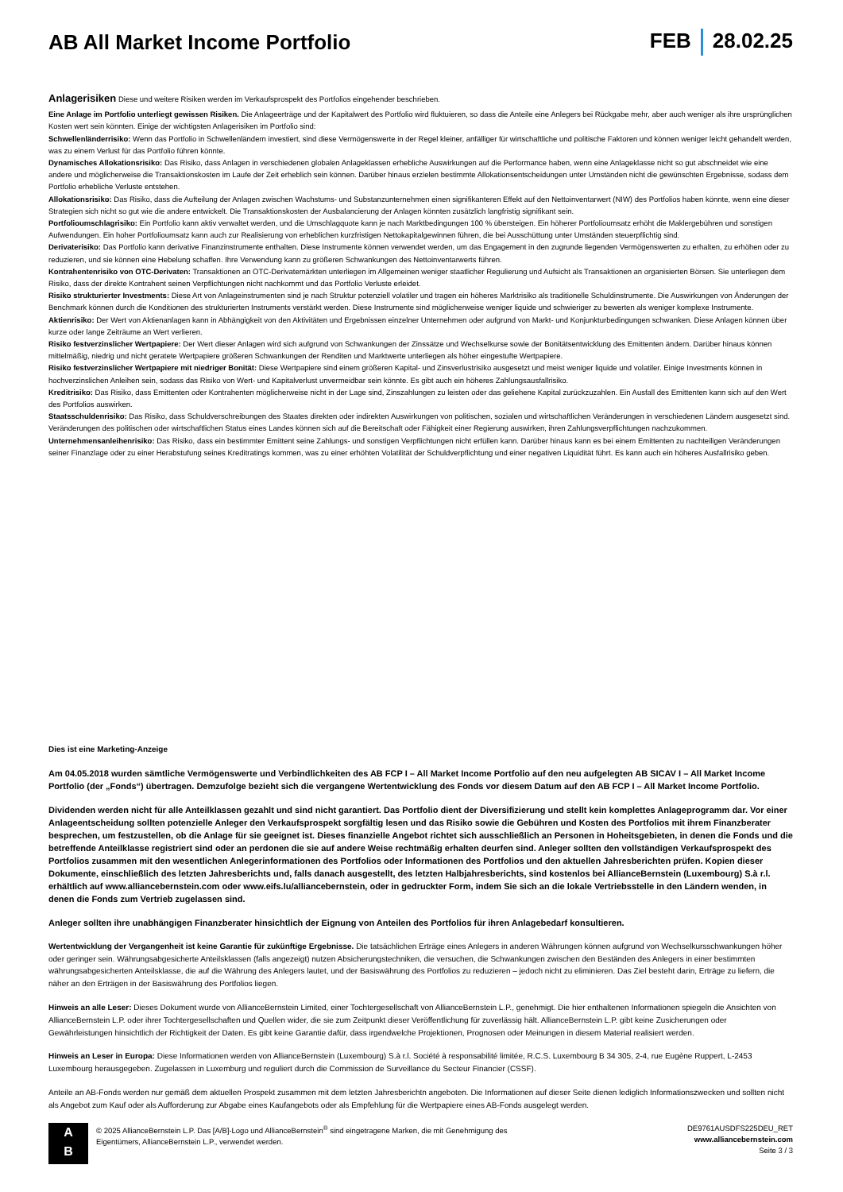AB All Market Income Portfolio FEB 28.02.25
Anlagerisiken Diese und weitere Risiken werden im Verkaufsprospekt des Portfolios eingehender beschrieben.
Eine Anlage im Portfolio unterliegt gewissen Risiken. Die Anlageerträge und der Kapitalwert des Portfolio wird fluktuieren, so dass die Anteile eine Anlegers bei Rückgabe mehr, aber auch weniger als ihre ursprünglichen Kosten wert sein könnten. Einige der wichtigsten Anlagerisiken im Portfolio sind:
Schwellenländerrisiko: Wenn das Portfolio in Schwellenländern investiert, sind diese Vermögenswerte in der Regel kleiner, anfälliger für wirtschaftliche und politische Faktoren und können weniger leicht gehandelt werden, was zu einem Verlust für das Portfolio führen könnte.
Dynamisches Allokationsrisiko: Das Risiko, dass Anlagen in verschiedenen globalen Anlageklassen erhebliche Auswirkungen auf die Performance haben, wenn eine Anlageklasse nicht so gut abschneidet wie eine andere und möglicherweise die Transaktionskosten im Laufe der Zeit erheblich sein können. Darüber hinaus erzielen bestimmte Allokationsentscheidungen unter Umständen nicht die gewünschten Ergebnisse, sodass dem Portfolio erhebliche Verluste entstehen.
Allokationsrisiko: Das Risiko, dass die Aufteilung der Anlagen zwischen Wachstums- und Substanzunternehmen einen signifikanteren Effekt auf den Nettoinventarwert (NIW) des Portfolios haben könnte, wenn eine dieser Strategien sich nicht so gut wie die andere entwickelt. Die Transaktionskosten der Ausbalancierung der Anlagen könnten zusätzlich langfristig signifikant sein.
Portfolioumschlagrisiko: Ein Portfolio kann aktiv verwaltet werden, und die Umschlagquote kann je nach Marktbedingungen 100 % übersteigen. Ein höherer Portfolioumsatz erhöht die Maklergebühren und sonstigen Aufwendungen. Ein hoher Portfolioumsatz kann auch zur Realisierung von erheblichen kurzfristigen Nettokapitalgewinnen führen, die bei Ausschüttung unter Umständen steuerpflichtig sind.
Derivaterisiko: Das Portfolio kann derivative Finanzinstrumente enthalten. Diese Instrumente können verwendet werden, um das Engagement in den zugrunde liegenden Vermögenswerten zu erhalten, zu erhöhen oder zu reduzieren, und sie können eine Hebelung schaffen. Ihre Verwendung kann zu größeren Schwankungen des Nettoinventarwerts führen.
Kontrahentenrisiko von OTC-Derivaten: Transaktionen an OTC-Derivatemärkten unterliegen im Allgemeinen weniger staatlicher Regulierung und Aufsicht als Transaktionen an organisierten Börsen. Sie unterliegen dem Risiko, dass der direkte Kontrahent seinen Verpflichtungen nicht nachkommt und das Portfolio Verluste erleidet.
Risiko strukturierter Investments: Diese Art von Anlageinstrumenten sind je nach Struktur potenziell volatiler und tragen ein höheres Marktrisiko als traditionelle Schuldinstrumente. Die Auswirkungen von Änderungen der Benchmark können durch die Konditionen des strukturierten Instruments verstärkt werden. Diese Instrumente sind möglicherweise weniger liquide und schwieriger zu bewerten als weniger komplexe Instrumente.
Aktienrisiko: Der Wert von Aktienanlagen kann in Abhängigkeit von den Aktivitäten und Ergebnissen einzelner Unternehmen oder aufgrund von Markt- und Konjunkturbedingungen schwanken. Diese Anlagen können über kurze oder lange Zeiträume an Wert verlieren.
Risiko festverzinslicher Wertpapiere: Der Wert dieser Anlagen wird sich aufgrund von Schwankungen der Zinssätze und Wechselkurse sowie der Bonitätsentwicklung des Emittenten ändern. Darüber hinaus können mittelmäßig, niedrig und nicht geratete Wertpapiere größeren Schwankungen der Renditen und Marktwerte unterliegen als höher eingestufte Wertpapiere.
Risiko festverzinslicher Wertpapiere mit niedriger Bonität: Diese Wertpapiere sind einem größeren Kapital- und Zinsverlustrisiko ausgesetzt und meist weniger liquide und volatiler. Einige Investments können in hochverzinslichen Anleihen sein, sodass das Risiko von Wert- und Kapitalverlust unvermeidbar sein könnte. Es gibt auch ein höheres Zahlungsausfallrisiko.
Kreditrisiko: Das Risiko, dass Emittenten oder Kontrahenten möglicherweise nicht in der Lage sind, Zinszahlungen zu leisten oder das geliehene Kapital zurückzuzahlen. Ein Ausfall des Emittenten kann sich auf den Wert des Portfolios auswirken.
Staatsschuldenrisiko: Das Risiko, dass Schuldverschreibungen des Staates direkten oder indirekten Auswirkungen von politischen, sozialen und wirtschaftlichen Veränderungen in verschiedenen Ländern ausgesetzt sind. Veränderungen des politischen oder wirtschaftlichen Status eines Landes können sich auf die Bereitschaft oder Fähigkeit einer Regierung auswirken, ihren Zahlungsverpflichtungen nachzukommen.
Unternehmensanleihenrisiko: Das Risiko, dass ein bestimmter Emittent seine Zahlungs- und sonstigen Verpflichtungen nicht erfüllen kann. Darüber hinaus kann es bei einem Emittenten zu nachteiligen Veränderungen seiner Finanzlage oder zu einer Herabstufung seines Kreditratings kommen, was zu einer erhöhten Volatilität der Schuldverpflichtung und einer negativen Liquidität führt. Es kann auch ein höheres Ausfallrisiko geben.
Dies ist eine Marketing-Anzeige
Am 04.05.2018 wurden sämtliche Vermögenswerte und Verbindlichkeiten des AB FCP I – All Market Income Portfolio auf den neu aufgelegten AB SICAV I – All Market Income Portfolio (der „Fonds“) übertragen. Demzufolge bezieht sich die vergangene Wertentwicklung des Fonds vor diesem Datum auf den AB FCP I – All Market Income Portfolio.
Dividenden werden nicht für alle Anteilklassen gezahlt und sind nicht garantiert. Das Portfolio dient der Diversifizierung und stellt kein komplettes Anlageprogramm dar. Vor einer Anlageentscheidung sollten potenzielle Anleger den Verkaufsprospekt sorgfältig lesen und das Risiko sowie die Gebühren und Kosten des Portfolios mit ihrem Finanzberater besprechen, um festzustellen, ob die Anlage für sie geeignet ist. Dieses finanzielle Angebot richtet sich ausschließlich an Personen in Hoheitsgebieten, in denen die Fonds und die betreffende Anteilklasse registriert sind oder an perdonen die sie auf andere Weise rechtmäßig erhalten deurfen sind. Anleger sollten den vollständigen Verkaufsprospekt des Portfolios zusammen mit den wesentlichen Anlegerinformationen des Portfolios oder Informationen des Portfolios und den aktuellen Jahresberichten prüfen. Kopien dieser Dokumente, einschließlich des letzten Jahresberichts und, falls danach ausgestellt, des letzten Halbjahresberichts, sind kostenlos bei AllianceBernstein (Luxembourg) S.à r.l. erhältlich auf www.alliancebernstein.com oder www.eifs.lu/alliancebernstein, oder in gedruckter Form, indem Sie sich an die lokale Vertriebsstelle in den Ländern wenden, in denen die Fonds zum Vertrieb zugelassen sind.
Anleger sollten ihre unabhängigen Finanzberater hinsichtlich der Eignung von Anteilen des Portfolios für ihren Anlagebedarf konsultieren.
Wertentwicklung der Vergangenheit ist keine Garantie für zukünftige Ergebnisse. Die tatsächlichen Erträge eines Anlegers in anderen Währungen können aufgrund von Wechselkursschwankungen höher oder geringer sein. Währungsabgesicherte Anteilsklassen (falls angezeigt) nutzen Absicherungstechniken, die versuchen, die Schwankungen zwischen den Beständen des Anlegers in einer bestimmten währungsabgesicherten Anteilsklasse, die auf die Währung des Anlegers lautet, und der Basiswährung des Portfolios zu reduzieren – jedoch nicht zu eliminieren. Das Ziel besteht darin, Erträge zu liefern, die näher an den Erträgen in der Basiswährung des Portfolios liegen.
Hinweis an alle Leser: Dieses Dokument wurde von AllianceBernstein Limited, einer Tochtergesellschaft von AllianceBernstein L.P., genehmigt. Die hier enthaltenen Informationen spiegeln die Ansichten von AllianceBernstein L.P. oder ihrer Tochtergesellschaften und Quellen wider, die sie zum Zeitpunkt dieser Veröffentlichung für zuverlässig hält. AllianceBernstein L.P. gibt keine Zusicherungen oder Gewährleistungen hinsichtlich der Richtigkeit der Daten. Es gibt keine Garantie dafür, dass irgendwelche Projektionen, Prognosen oder Meinungen in diesem Material realisiert werden.
Hinweis an Leser in Europa: Diese Informationen werden von AllianceBernstein (Luxembourg) S.à r.l. Société à responsabilité limitée, R.C.S. Luxembourg B 34 305, 2-4, rue Eugène Ruppert, L-2453 Luxembourg herausgegeben. Zugelassen in Luxemburg und reguliert durch die Commission de Surveillance du Secteur Financier (CSSF).
Anteile an AB-Fonds werden nur gemäß dem aktuellen Prospekt zusammen mit dem letzten Jahresberichtn angeboten. Die Informationen auf dieser Seite dienen lediglich Informationszwecken und sollten nicht als Angebot zum Kauf oder als Aufforderung zur Abgabe eines Kaufangebots oder als Empfehlung für die Wertpapiere eines AB-Fonds ausgelegt werden.
A
B
© 2025 AllianceBernstein L.P. Das [A/B]-Logo und AllianceBernstein<sup>®</sup> sind eingetragene Marken, die mit Genehmigung des
Eigentümers, AllianceBernstein L.P., verwendet werden.
DE9761AUSDFS225DEU_RET
www.alliancebernstein.com
Seite 3 / 3